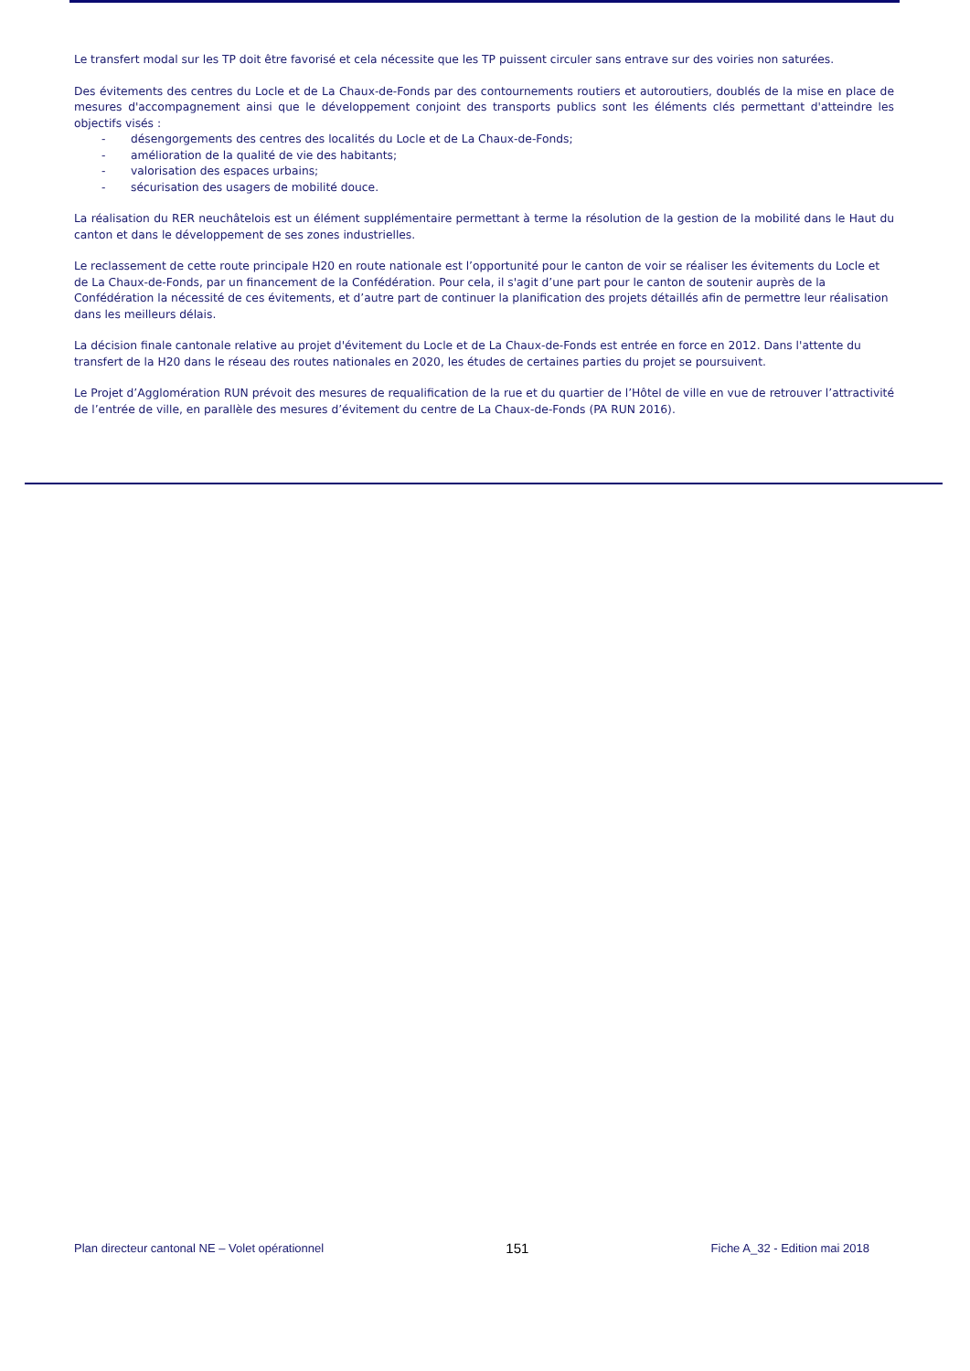Le transfert modal sur les TP doit être favorisé et cela nécessite que les TP puissent circuler sans entrave sur des voiries non saturées.
Des évitements des centres du Locle et de La Chaux-de-Fonds par des contournements routiers et autoroutiers, doublés de la mise en place de mesures d'accompagnement ainsi que le développement conjoint des transports publics sont les éléments clés permettant d'atteindre les objectifs visés :
- désengorgements des centres des localités du Locle et de La Chaux-de-Fonds;
- amélioration de la qualité de vie des habitants;
- valorisation des espaces urbains;
- sécurisation des usagers de mobilité douce.
La réalisation du RER neuchâtelois est un élément supplémentaire permettant à terme la résolution de la gestion de la mobilité dans le Haut du canton et dans le développement de ses zones industrielles.
Le reclassement de cette route principale H20 en route nationale est l’opportunité pour le canton de voir se réaliser les évitements du Locle et de La Chaux-de-Fonds, par un financement de la Confédération. Pour cela, il s'agit d’une part pour le canton de soutenir auprès de la Confédération la nécessité de ces évitements, et d’autre part de continuer la planification des projets détaillés afin de permettre leur réalisation dans les meilleurs délais.
La décision finale cantonale relative au projet d'évitement du Locle et de La Chaux-de-Fonds est entrée en force en 2012. Dans l'attente du transfert de la H20 dans le réseau des routes nationales en 2020, les études de certaines parties du projet se poursuivent.
Le Projet d’Agglomération RUN prévoit des mesures de requalification de la rue et du quartier de l’Hôtel de ville en vue de retrouver l’attractivité de l’entrée de ville, en parallèle des mesures d’évitement du centre de La Chaux-de-Fonds (PA RUN 2016).
Plan directeur cantonal NE – Volet opérationnel 151 Fiche A_32 - Edition mai 2018